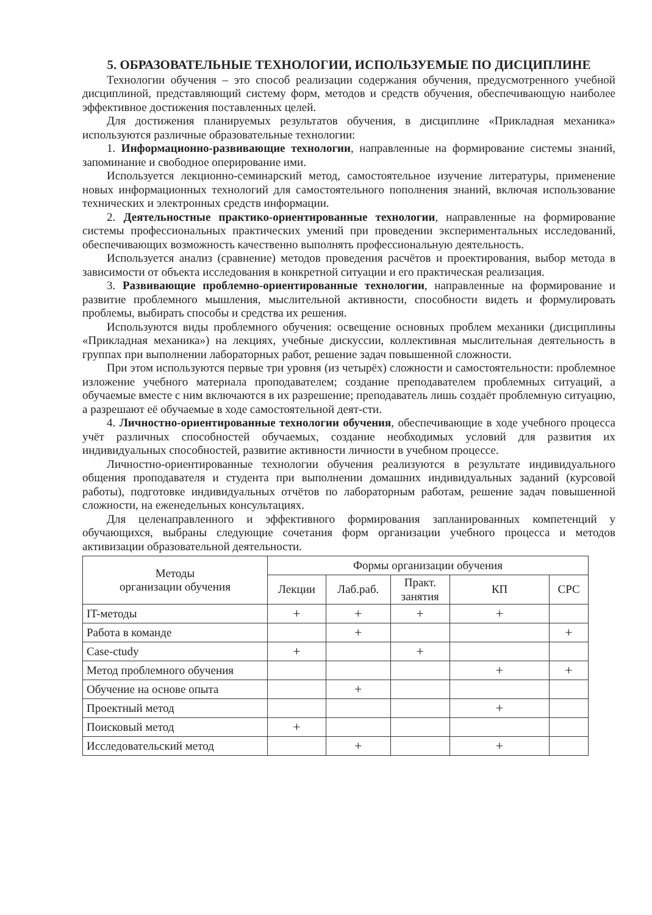5. ОБРАЗОВАТЕЛЬНЫЕ ТЕХНОЛОГИИ, ИСПОЛЬЗУЕМЫЕ ПО ДИСЦИПЛИНЕ
Технологии обучения – это способ реализации содержания обучения, предусмотренного учебной дисциплиной, представляющий систему форм, методов и средств обучения, обеспечивающую наиболее эффективное достижения поставленных целей.
Для достижения планируемых результатов обучения, в дисциплине «Прикладная механика» используются различные образовательные технологии:
1. Информационно-развивающие технологии, направленные на формирование системы знаний, запоминание и свободное оперирование ими.
Используется лекционно-семинарский метод, самостоятельное изучение литературы, применение новых информационных технологий для самостоятельного пополнения знаний, включая использование технических и электронных средств информации.
2. Деятельностные практико-ориентированные технологии, направленные на формирование системы профессиональных практических умений при проведении экспериментальных исследований, обеспечивающих возможность качественно выполнять профессиональную деятельность.
Используется анализ (сравнение) методов проведения расчётов и проектирования, выбор метода в зависимости от объекта исследования в конкретной ситуации и его практическая реализация.
3. Развивающие проблемно-ориентированные технологии, направленные на формирование и развитие проблемного мышления, мыслительной активности, способности видеть и формулировать проблемы, выбирать способы и средства их решения.
Используются виды проблемного обучения: освещение основных проблем механики (дисциплины «Прикладная механика») на лекциях, учебные дискуссии, коллективная мыслительная деятельность в группах при выполнении лабораторных работ, решение задач повышенной сложности.
При этом используются первые три уровня (из четырёх) сложности и самостоятельности: проблемное изложение учебного материала проподавателем; создание преподавателем проблемных ситуаций, а обучаемые вместе с ним включаются в их разрешение; преподаватель лишь создаёт проблемную ситуацию, а разрешают её обучаемые в ходе самостоятельной деят-сти.
4. Личностно-ориентированные технологии обучения, обеспечивающие в ходе учебного процесса учёт различных способностей обучаемых, создание необходимых условий для развития их индивидуальных способностей, развитие активности личности в учебном процессе.
Личностно-ориентированные технологии обучения реализуются в результате индивидуального общения проподавателя и студента при выполнении домашних индивидуальных заданий (курсовой работы), подготовке индивидуальных отчётов по лабораторным работам, решение задач повышенной сложности, на еженедельных консультациях.
Для целенаправленного и эффективного формирования запланированных компетенций у обучающихся, выбраны следующие сочетания форм организации учебного процесса и методов активизации образовательной деятельности.
| Методы организации обучения | Формы организации обучения | | | | |
| --- | --- | --- | --- | --- | --- |
| | Лекции | Лаб.раб. | Практ. занятия | КП | СРС |
| IT-методы | + | + | + | + | |
| Работа в команде | | + | | | + |
| Case-ctudy | + | | + | | |
| Метод проблемного обучения | | | | + | + |
| Обучение на основе опыта | | + | | | |
| Проектный метод | | | | + | |
| Поисковый метод | + | | | | |
| Исследовательский метод | | + | | + | |